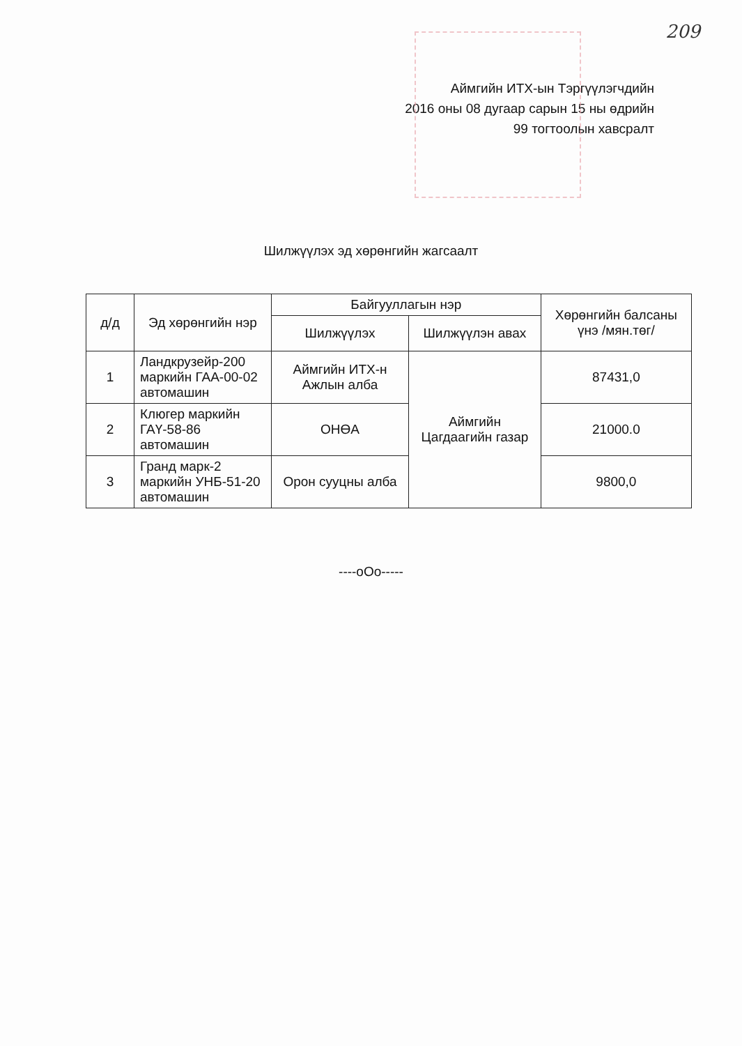209
Аймгийн ИТХ-ын Тэргүүлэгчдийн
2016 оны 08 дугаар сарын 15 ны өдрийн
99 тогтоолын хавсралт
Шилжүүлэх эд хөрөнгийн жагсаалт
| д/д | Эд хөрөнгийн нэр | Байгууллагын нэр | | Хөрөнгийн балсаны үнэ /мян.төг/ |
| --- | --- | --- | --- | --- |
| | | Шилжүүлэх | Шилжүүлэн авах | |
| 1 | Ландкрузейр-200 маркийн ГАА-00-02 автомашин | Аймгийн ИТХ-н Ажлын алба | Аймгийн Цагдаагийн газар | 87431,0 |
| 2 | Клюгер маркийн ГАҮ-58-86 автомашин | ОНӨА | | 21000.0 |
| 3 | Гранд марк-2 маркийн УНБ-51-20 автомашин | Орон сууцны алба | | 9800,0 |
----оОо-----